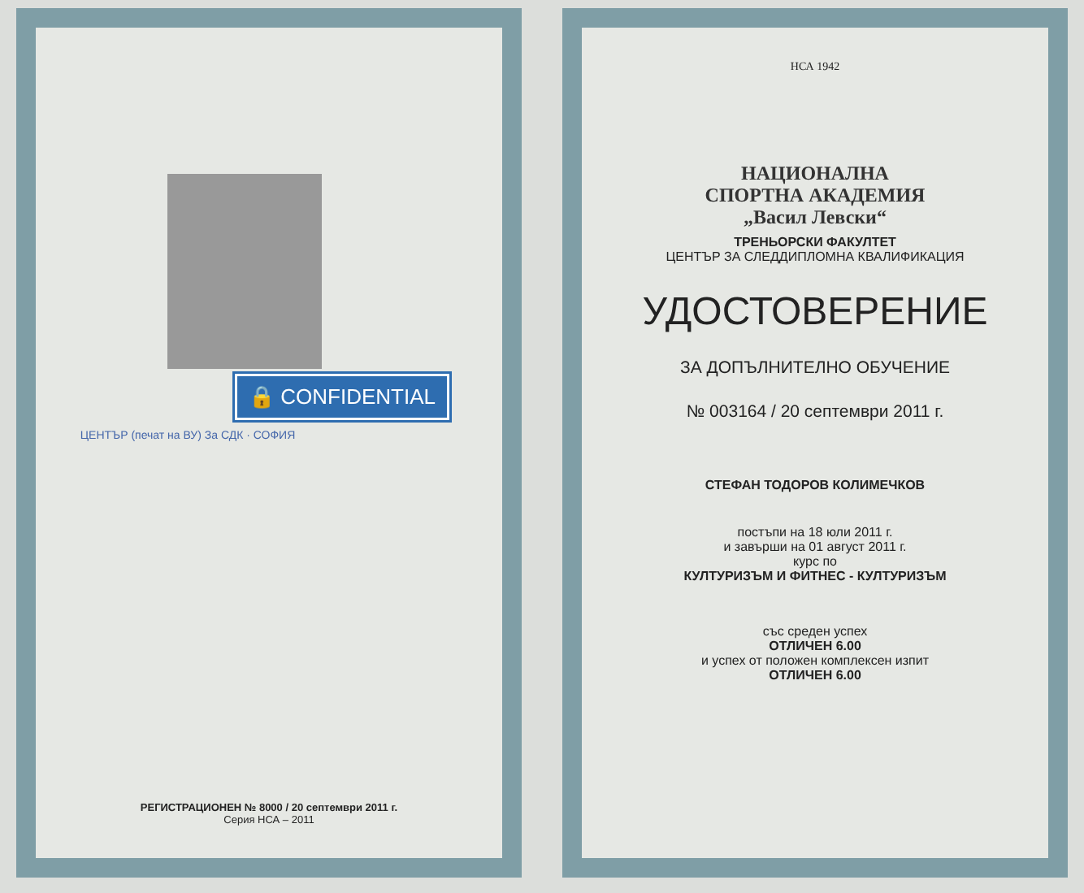🔒 CONFIDENTIAL
ЦЕНТЪР (печат на ВУ) За СДК · СОФИЯ
РЕГИСТРАЦИОНЕН № 8000 / 20 септември 2011 г.
Серия НСА – 2011
НСА 1942
НАЦИОНАЛНА
СПОРТНА АКАДЕМИЯ
„Васил Левски“
ТРЕНЬОРСКИ ФАКУЛТЕТ
ЦЕНТЪР ЗА СЛЕДДИПЛОМНА КВАЛИФИКАЦИЯ
УДОСТОВЕРЕНИЕ
ЗА ДОПЪЛНИТЕЛНО ОБУЧЕНИЕ
№ 003164 / 20 септември 2011 г.
СТЕФАН ТОДОРОВ КОЛИМЕЧКОВ
постъпи на 18 юли 2011 г.
и завърши на 01 август 2011 г.
курс по
КУЛТУРИЗЪМ И ФИТНЕС - КУЛТУРИЗЪМ
със среден успех
ОТЛИЧЕН 6.00
и успех от положен комплексен изпит
ОТЛИЧЕН 6.00